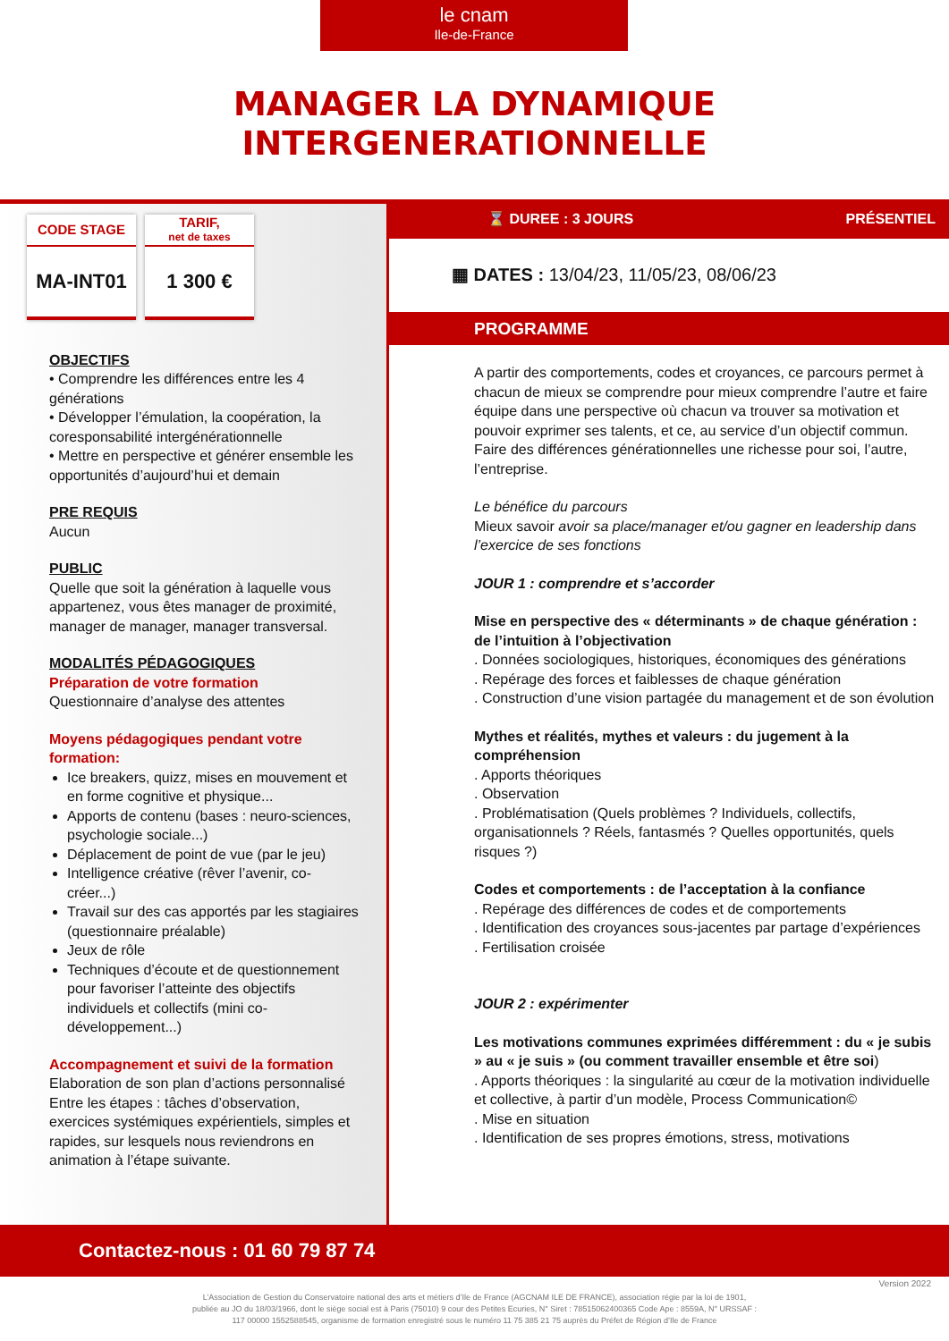le cnam
Ile-de-France
MANAGER LA DYNAMIQUE
INTERGENERATIONNELLE
CODE STAGE
MA-INT01
TARIF,
net de taxes
1 300 €
OBJECTIFS
• Comprendre les différences entre les 4 générations
• Développer l’émulation, la coopération, la coresponsabilité intergénérationnelle
• Mettre en perspective et générer ensemble les opportunités d’aujourd’hui et demain
PRE REQUIS
Aucun
PUBLIC
Quelle que soit la génération à laquelle vous appartenez, vous êtes manager de proximité, manager de manager, manager transversal.
MODALITÉS PÉDAGOGIQUES
Préparation de votre formation
Questionnaire d’analyse des attentes
Moyens pédagogiques pendant votre formation:
Ice breakers, quizz, mises en mouvement et en forme cognitive et physique...
Apports de contenu (bases : neuro-sciences, psychologie sociale...)
Déplacement de point de vue (par le jeu)
Intelligence créative (rêver l’avenir, co-créer...)
Travail sur des cas apportés par les stagiaires (questionnaire préalable)
Jeux de rôle
Techniques d’écoute et de questionnement pour favoriser l’atteinte des objectifs individuels et collectifs (mini co-développement...)
Accompagnement et suivi de la formation
Elaboration de son plan d’actions personnalisé
Entre les étapes : tâches d’observation, exercices systémiques expérientiels, simples et rapides, sur lesquels nous reviendrons en animation à l’étape suivante.
⌛ DUREE : 3 JOURS PRÉSENTIEL
▦ DATES : 13/04/23, 11/05/23, 08/06/23
PROGRAMME
A partir des comportements, codes et croyances, ce parcours permet à chacun de mieux se comprendre pour mieux comprendre l’autre et faire équipe dans une perspective où chacun va trouver sa motivation et pouvoir exprimer ses talents, et ce, au service d’un objectif commun. Faire des différences générationnelles une richesse pour soi, l’autre, l’entreprise.
Le bénéfice du parcours
Mieux savoir avoir sa place/manager et/ou gagner en leadership dans l’exercice de ses fonctions
JOUR 1 : comprendre et s’accorder
Mise en perspective des « déterminants » de chaque génération : de l’intuition à l’objectivation
. Données sociologiques, historiques, économiques des générations
. Repérage des forces et faiblesses de chaque génération
. Construction d’une vision partagée du management et de son évolution
Mythes et réalités, mythes et valeurs : du jugement à la compréhension
. Apports théoriques
. Observation
. Problématisation (Quels problèmes ? Individuels, collectifs, organisationnels ? Réels, fantasmés ? Quelles opportunités, quels risques ?)
Codes et comportements : de l’acceptation à la confiance
. Repérage des différences de codes et de comportements
. Identification des croyances sous-jacentes par partage d’expériences
. Fertilisation croisée
JOUR 2 : expérimenter
Les motivations communes exprimées différemment : du « je subis » au « je suis » (ou comment travailler ensemble et être soi)
. Apports théoriques : la singularité au cœur de la motivation individuelle et collective, à partir d’un modèle, Process Communication©
. Mise en situation
. Identification de ses propres émotions, stress, motivations
Contactez-nous : 01 60 79 87 74
Version 2022
L’Association de Gestion du Conservatoire national des arts et métiers d’Ile de France (AGCNAM ILE DE FRANCE), association régie par la loi de 1901,
publiée au JO du 18/03/1966, dont le siège social est à Paris (75010) 9 cour des Petites Ecuries, N° Siret : 78515062400365 Code Ape : 8559A, N° URSSAF :
117 00000 1552588545, organisme de formation enregistré sous le numéro 11 75 385 21 75 auprès du Préfet de Région d’Ile de France